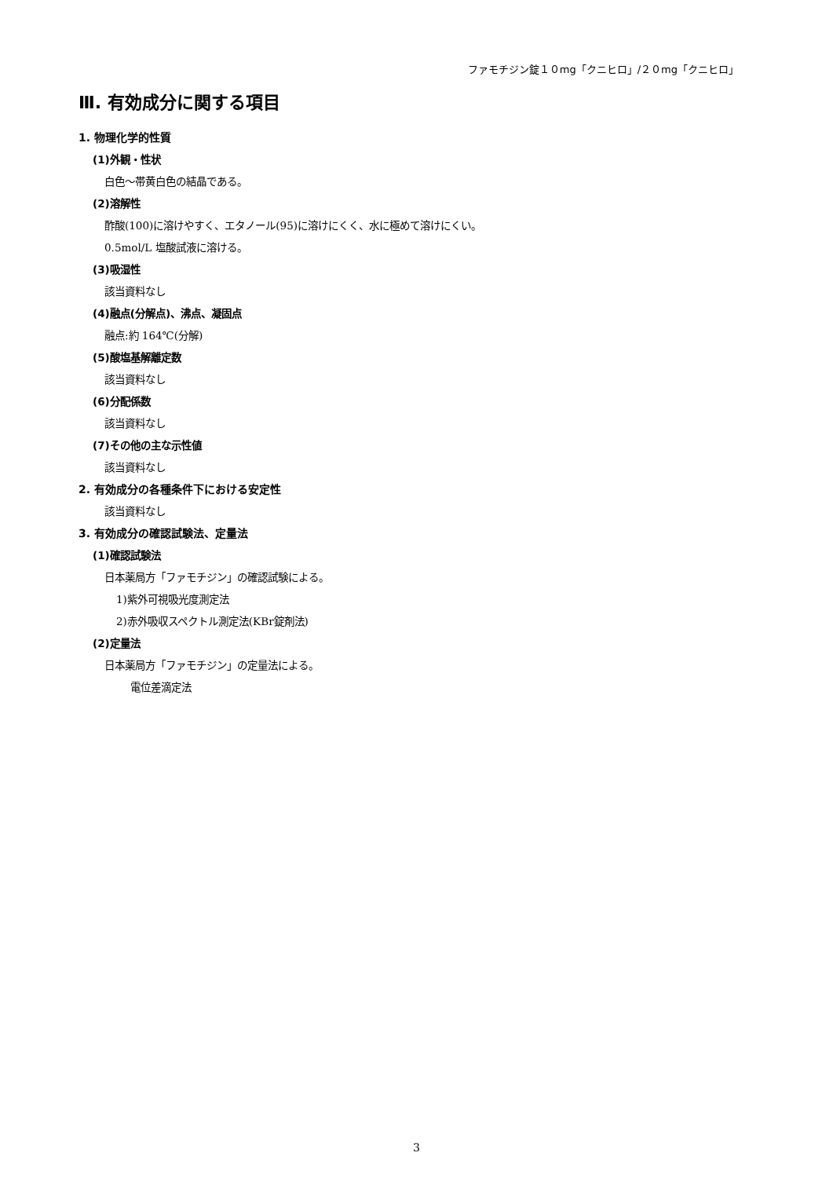ファモチジン錠１０mg「クニヒロ」/２０mg「クニヒロ」
Ⅲ. 有効成分に関する項目
1. 物理化学的性質
(1)外観・性状
白色～帯黄白色の結晶である。
(2)溶解性
酢酸(100)に溶けやすく、エタノール(95)に溶けにくく、水に極めて溶けにくい。
0.5mol/L 塩酸試液に溶ける。
(3)吸湿性
該当資料なし
(4)融点(分解点)、沸点、凝固点
融点:約 164℃(分解)
(5)酸塩基解離定数
該当資料なし
(6)分配係数
該当資料なし
(7)その他の主な示性値
該当資料なし
2. 有効成分の各種条件下における安定性
該当資料なし
3. 有効成分の確認試験法、定量法
(1)確認試験法
日本薬局方「ファモチジン」の確認試験による。
1)紫外可視吸光度測定法
2)赤外吸収スペクトル測定法(KBr錠剤法)
(2)定量法
日本薬局方「ファモチジン」の定量法による。
電位差滴定法
3